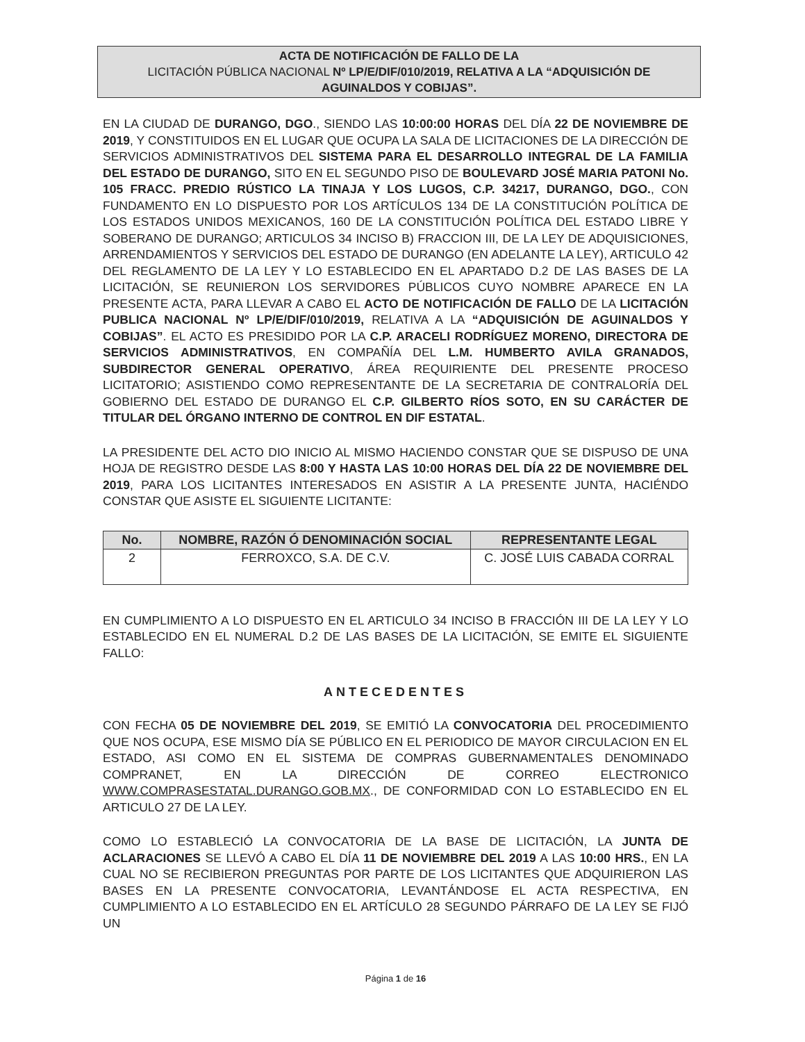ACTA DE NOTIFICACIÓN DE FALLO DE LA
LICITACIÓN PÚBLICA NACIONAL Nº LP/E/DIF/010/2019, RELATIVA A LA “ADQUISICIÓN DE AGUINALDOS Y COBIJAS”.
EN LA CIUDAD DE DURANGO, DGO., SIENDO LAS 10:00:00 HORAS DEL DÍA 22 DE NOVIEMBRE DE 2019, Y CONSTITUIDOS EN EL LUGAR QUE OCUPA LA SALA DE LICITACIONES DE LA DIRECCIÓN DE SERVICIOS ADMINISTRATIVOS DEL SISTEMA PARA EL DESARROLLO INTEGRAL DE LA FAMILIA DEL ESTADO DE DURANGO, SITO EN EL SEGUNDO PISO DE BOULEVARD JOSÉ MARIA PATONI No. 105 FRACC. PREDIO RÚSTICO LA TINAJA Y LOS LUGOS, C.P. 34217, DURANGO, DGO., CON FUNDAMENTO EN LO DISPUESTO POR LOS ARTÍCULOS 134 DE LA CONSTITUCIÓN POLÍTICA DE LOS ESTADOS UNIDOS MEXICANOS, 160 DE LA CONSTITUCIÓN POLÍTICA DEL ESTADO LIBRE Y SOBERANO DE DURANGO; ARTICULOS 34 INCISO B) FRACCION III, DE LA LEY DE ADQUISICIONES, ARRENDAMIENTOS Y SERVICIOS DEL ESTADO DE DURANGO (EN ADELANTE LA LEY), ARTICULO 42 DEL REGLAMENTO DE LA LEY Y LO ESTABLECIDO EN EL APARTADO D.2 DE LAS BASES DE LA LICITACIÓN, SE REUNIERON LOS SERVIDORES PÚBLICOS CUYO NOMBRE APARECE EN LA PRESENTE ACTA, PARA LLEVAR A CABO EL ACTO DE NOTIFICACIÓN DE FALLO DE LA LICITACIÓN PUBLICA NACIONAL Nº LP/E/DIF/010/2019, RELATIVA A LA “ADQUISICIÓN DE AGUINALDOS Y COBIJAS”. EL ACTO ES PRESIDIDO POR LA C.P. ARACELI RODRÍGUEZ MORENO, DIRECTORA DE SERVICIOS ADMINISTRATIVOS, EN COMPAÑÍA DEL L.M. HUMBERTO AVILA GRANADOS, SUBDIRECTOR GENERAL OPERATIVO, ÁREA REQUIRIENTE DEL PRESENTE PROCESO LICITATORIO; ASISTIENDO COMO REPRESENTANTE DE LA SECRETARIA DE CONTRALORÍA DEL GOBIERNO DEL ESTADO DE DURANGO EL C.P. GILBERTO RÍOS SOTO, EN SU CARÁCTER DE TITULAR DEL ÓRGANO INTERNO DE CONTROL EN DIF ESTATAL.
LA PRESIDENTE DEL ACTO DIO INICIO AL MISMO HACIENDO CONSTAR QUE SE DISPUSO DE UNA HOJA DE REGISTRO DESDE LAS 8:00 Y HASTA LAS 10:00 HORAS DEL DÍA 22 DE NOVIEMBRE DEL 2019, PARA LOS LICITANTES INTERESADOS EN ASISTIR A LA PRESENTE JUNTA, HACIÉNDO CONSTAR QUE ASISTE EL SIGUIENTE LICITANTE:
| No. | NOMBRE, RAZÓN Ó DENOMINACIÓN SOCIAL | REPRESENTANTE LEGAL |
| --- | --- | --- |
| 2 | FERROXCO, S.A. DE C.V. | C. JOSÉ LUIS CABADA CORRAL |
EN CUMPLIMIENTO A LO DISPUESTO EN EL ARTICULO 34 INCISO B FRACCIÓN III DE LA LEY Y LO ESTABLECIDO EN EL NUMERAL D.2 DE LAS BASES DE LA LICITACIÓN, SE EMITE EL SIGUIENTE FALLO:
ANTECEDENTES
CON FECHA 05 DE NOVIEMBRE DEL 2019, SE EMITIÓ LA CONVOCATORIA DEL PROCEDIMIENTO QUE NOS OCUPA, ESE MISMO DÍA SE PÚBLICO EN EL PERIODICO DE MAYOR CIRCULACION EN EL ESTADO, ASI COMO EN EL SISTEMA DE COMPRAS GUBERNAMENTALES DENOMINADO COMPRANET, EN LA DIRECCIÓN DE CORREO ELECTRONICO WWW.COMPRASESTATAL.DURANGO.GOB.MX., DE CONFORMIDAD CON LO ESTABLECIDO EN EL ARTICULO 27 DE LA LEY.
COMO LO ESTABLECIÓ LA CONVOCATORIA DE LA BASE DE LICITACIÓN, LA JUNTA DE ACLARACIONES SE LLEVÓ A CABO EL DÍA 11 DE NOVIEMBRE DEL 2019 A LAS 10:00 HRS., EN LA CUAL NO SE RECIBIERON PREGUNTAS POR PARTE DE LOS LICITANTES QUE ADQUIRIERON LAS BASES EN LA PRESENTE CONVOCATORIA, LEVANTÁNDOSE EL ACTA RESPECTIVA, EN CUMPLIMIENTO A LO ESTABLECIDO EN EL ARTÍCULO 28 SEGUNDO PÁRRAFO DE LA LEY SE FIJÓ UN
Página 1 de 16